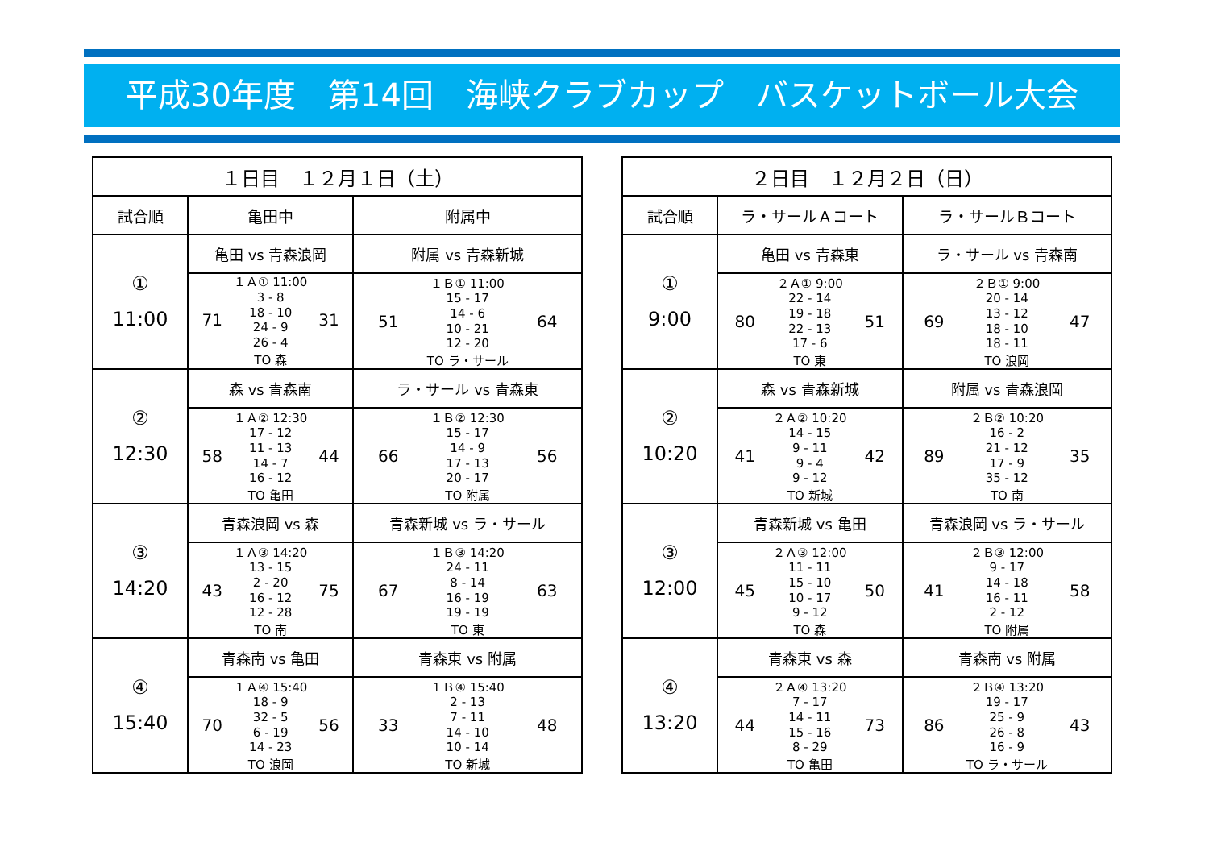平成30年度　第14回　海峡クラブカップ　バスケットボール大会
| １日目 １２月１日（土） | | |
| --- | --- | --- |
| 試合順 | 亀田中 | 附属中 |
| ① 11:00 | 亀田 vs 青森浪岡 | 附属 vs 青森新城 |
| | １Ａ① 11:00 71 3 - 8 18 - 10 24 - 9 26 - 4 31 TO 森 | １Ｂ① 11:00 51 15 - 17 14 - 6 10 - 21 12 - 20 64 TO ラ・サール |
| ② 12:30 | 森 vs 青森南 | ラ・サール vs 青森東 |
| | １Ａ② 12:30 58 17 - 12 11 - 13 14 - 7 16 - 12 44 TO 亀田 | １Ｂ② 12:30 66 15 - 17 14 - 9 17 - 13 20 - 17 56 TO 附属 |
| ③ 14:20 | 青森浪岡 vs 森 | 青森新城 vs ラ・サール |
| | １Ａ③ 14:20 43 13 - 15 2 - 20 16 - 12 12 - 28 75 TO 南 | １Ｂ③ 14:20 67 24 - 11 8 - 14 16 - 19 19 - 19 63 TO 東 |
| ④ 15:40 | 青森南 vs 亀田 | 青森東 vs 附属 |
| | １Ａ④ 15:40 70 18 - 9 32 - 5 6 - 19 14 - 23 56 TO 浪岡 | １Ｂ④ 15:40 33 2 - 13 7 - 11 14 - 10 10 - 14 48 TO 新城 |
| ２日目 １２月２日（日） | | |
| --- | --- | --- |
| 試合順 | ラ・サールＡコート | ラ・サールＢコート |
| ① 9:00 | 亀田 vs 青森東 | ラ・サール vs 青森南 |
| | ２Ａ① 9:00 80 22 - 14 19 - 18 22 - 13 17 - 6 51 TO 東 | ２Ｂ① 9:00 69 20 - 14 13 - 12 18 - 10 18 - 11 47 TO 浪岡 |
| ② 10:20 | 森 vs 青森新城 | 附属 vs 青森浪岡 |
| | ２Ａ② 10:20 41 14 - 15 9 - 11 9 - 4 9 - 12 42 TO 新城 | ２Ｂ② 10:20 89 16 - 2 21 - 12 17 - 9 35 - 12 35 TO 南 |
| ③ 12:00 | 青森新城 vs 亀田 | 青森浪岡 vs ラ・サール |
| | ２Ａ③ 12:00 45 11 - 11 15 - 10 10 - 17 9 - 12 50 TO 森 | ２Ｂ③ 12:00 41 9 - 17 14 - 18 16 - 11 2 - 12 58 TO 附属 |
| ④ 13:20 | 青森東 vs 森 | 青森南 vs 附属 |
| | ２Ａ④ 13:20 44 7 - 17 14 - 11 15 - 16 8 - 29 73 TO 亀田 | ２Ｂ④ 13:20 86 19 - 17 25 - 9 26 - 8 16 - 9 43 TO ラ・サール |